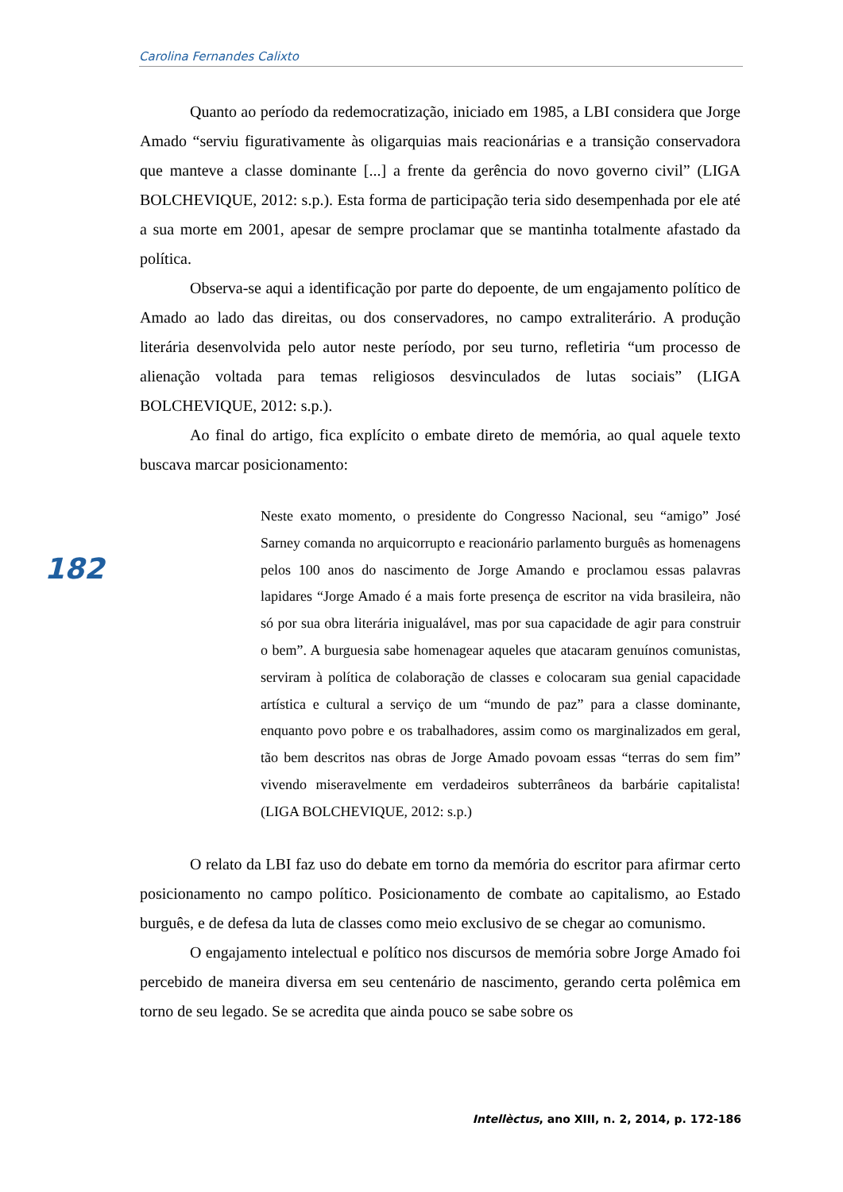Carolina Fernandes Calixto
182
Quanto ao período da redemocratização, iniciado em 1985, a LBI considera que Jorge Amado “serviu figurativamente às oligarquias mais reacionárias e a transição conservadora que manteve a classe dominante [...] a frente da gerência do novo governo civil” (LIGA BOLCHEVIQUE, 2012: s.p.). Esta forma de participação teria sido desempenhada por ele até a sua morte em 2001, apesar de sempre proclamar que se mantinha totalmente afastado da política.
Observa-se aqui a identificação por parte do depoente, de um engajamento político de Amado ao lado das direitas, ou dos conservadores, no campo extraliterário. A produção literária desenvolvida pelo autor neste período, por seu turno, refletiria “um processo de alienação voltada para temas religiosos desvinculados de lutas sociais” (LIGA BOLCHEVIQUE, 2012: s.p.).
Ao final do artigo, fica explícito o embate direto de memória, ao qual aquele texto buscava marcar posicionamento:
Neste exato momento, o presidente do Congresso Nacional, seu “amigo” José Sarney comanda no arquicorrupto e reacionário parlamento burguês as homenagens pelos 100 anos do nascimento de Jorge Amando e proclamou essas palavras lapidares “Jorge Amado é a mais forte presença de escritor na vida brasileira, não só por sua obra literária inigualável, mas por sua capacidade de agir para construir o bem”. A burguesia sabe homenagear aqueles que atacaram genuínos comunistas, serviram à política de colaboração de classes e colocaram sua genial capacidade artística e cultural a serviço de um “mundo de paz” para a classe dominante, enquanto povo pobre e os trabalhadores, assim como os marginalizados em geral, tão bem descritos nas obras de Jorge Amado povoam essas “terras do sem fim” vivendo miseravelmente em verdadeiros subterrâneos da barbárie capitalista! (LIGA BOLCHEVIQUE, 2012: s.p.)
O relato da LBI faz uso do debate em torno da memória do escritor para afirmar certo posicionamento no campo político. Posicionamento de combate ao capitalismo, ao Estado burguês, e de defesa da luta de classes como meio exclusivo de se chegar ao comunismo.
O engajamento intelectual e político nos discursos de memória sobre Jorge Amado foi percebido de maneira diversa em seu centenário de nascimento, gerando certa polêmica em torno de seu legado. Se se acredita que ainda pouco se sabe sobre os
Intellèctus, ano XIII, n. 2, 2014, p. 172-186